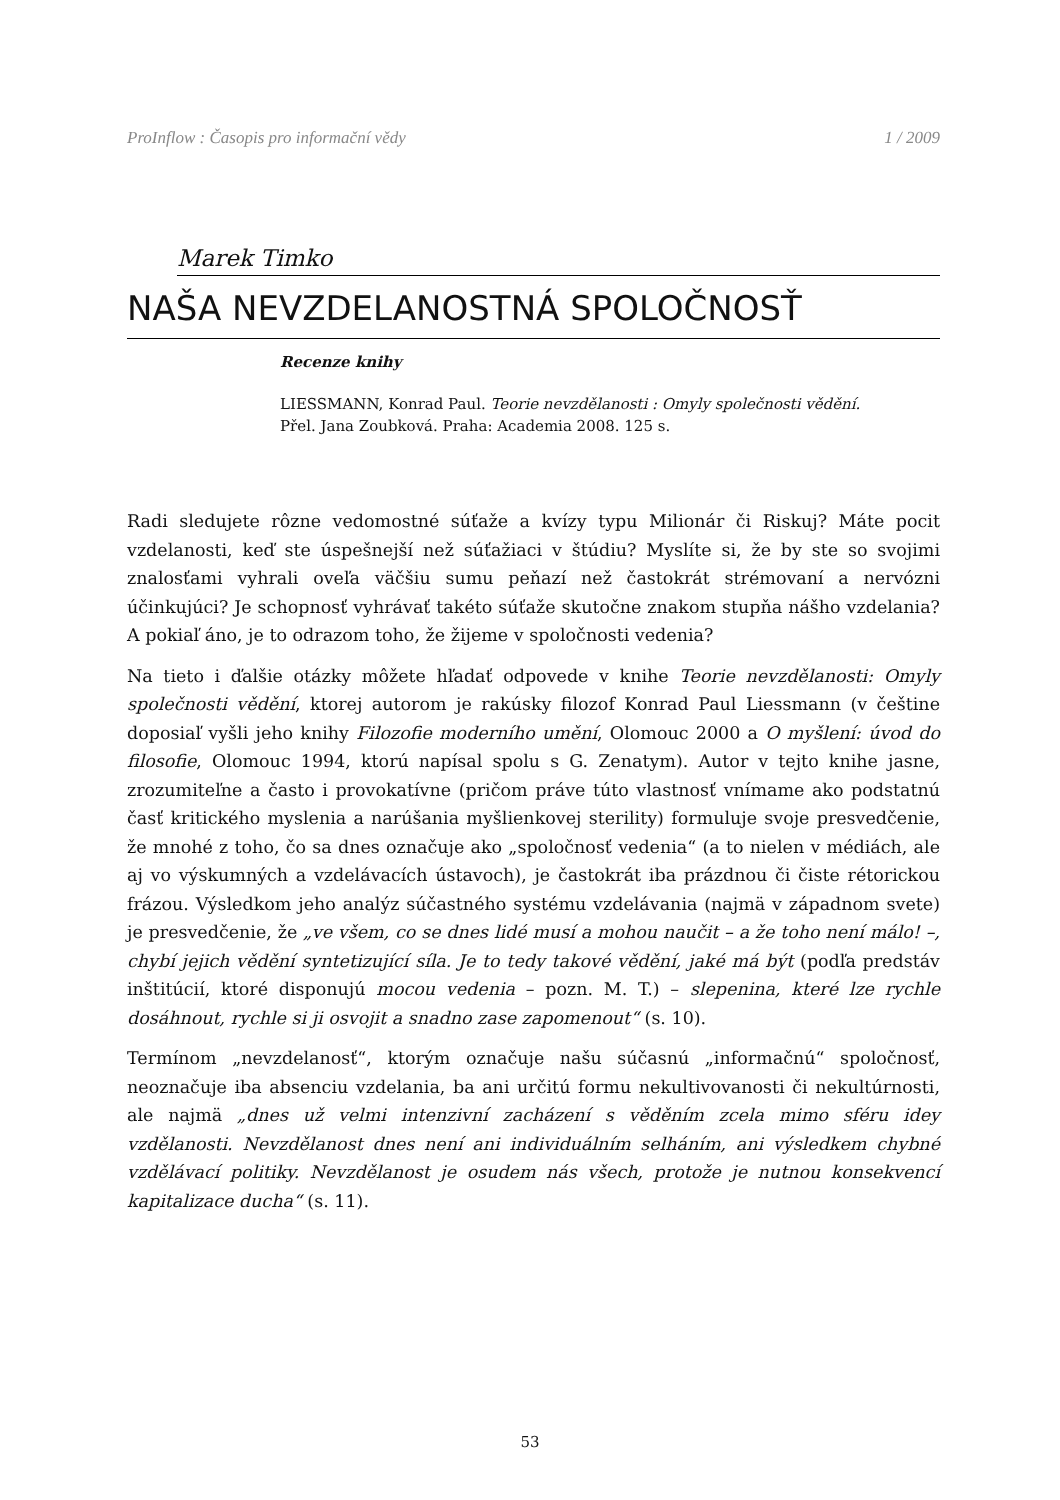ProInflow : Časopis pro informační vědy 1 / 2009
Marek Timko
NAŠA NEVZDELANOSTNÁ SPOLOČNOSŤ
Recenze knihy
LIESSMANN, Konrad Paul. Teorie nevzdělanosti : Omyly společnosti vědění.
Přel. Jana Zoubková. Praha: Academia 2008. 125 s.
Radi sledujete rôzne vedomostné súťaže a kvízy typu Milionár či Riskuj? Máte pocit vzdelanosti, keď ste úspešnejší než súťažiaci v štúdiu? Myslíte si, že by ste so svojimi znalosťami vyhrali oveľa väčšiu sumu peňazí než častokrát strémovaní a nervózni účinkujúci? Je schopnosť vyhrávať takéto súťaže skutočne znakom stupňa nášho vzdelania? A pokiaľ áno, je to odrazom toho, že žijeme v spoločnosti vedenia?
Na tieto i ďalšie otázky môžete hľadať odpovede v knihe Teorie nevzdělanosti: Omyly společnosti vědění, ktorej autorom je rakúsky filozof Konrad Paul Liessmann (v češtine doposiaľ vyšli jeho knihy Filozofie moderního umění, Olomouc 2000 a O myšlení: úvod do filosofie, Olomouc 1994, ktorú napísal spolu s G. Zenatym). Autor v tejto knihe jasne, zrozumiteľne a často i provokatívne (pričom práve túto vlastnosť vnímame ako podstatnú časť kritického myslenia a narúšania myšlienkovej sterility) formuluje svoje presvedčenie, že mnohé z toho, čo sa dnes označuje ako „spoločnosť vedenia“ (a to nielen v médiách, ale aj vo výskumných a vzdelávacích ústavoch), je častokrát iba prázdnou či čiste rétorickou frázou. Výsledkom jeho analýz súčastného systému vzdelávania (najmä v západnom svete) je presvedčenie, že „ve všem, co se dnes lidé musí a mohou naučit – a že toho není málo! –, chybí jejich vědění syntetizující síla. Je to tedy takové vědění, jaké má být (podľa predstáv inštitúcií, ktoré disponujú mocou vedenia – pozn. M. T.) – slepenina, které lze rychle dosáhnout, rychle si ji osvojit a snadno zase zapomenout“ (s. 10).
Termínom „nevzdelanosť“, ktorým označuje našu súčasnú „informačnú“ spoločnosť, neoznačuje iba absenciu vzdelania, ba ani určitú formu nekultivovanosti či nekultúrnosti, ale najmä „dnes už velmi intenzivní zacházení s věděním zcela mimo sféru idey vzdělanosti. Nevzdělanost dnes není ani individuálním selháním, ani výsledkem chybné vzdělávací politiky. Nevzdělanost je osudem nás všech, protože je nutnou konsekvencí kapitalizace ducha“ (s. 11).
53